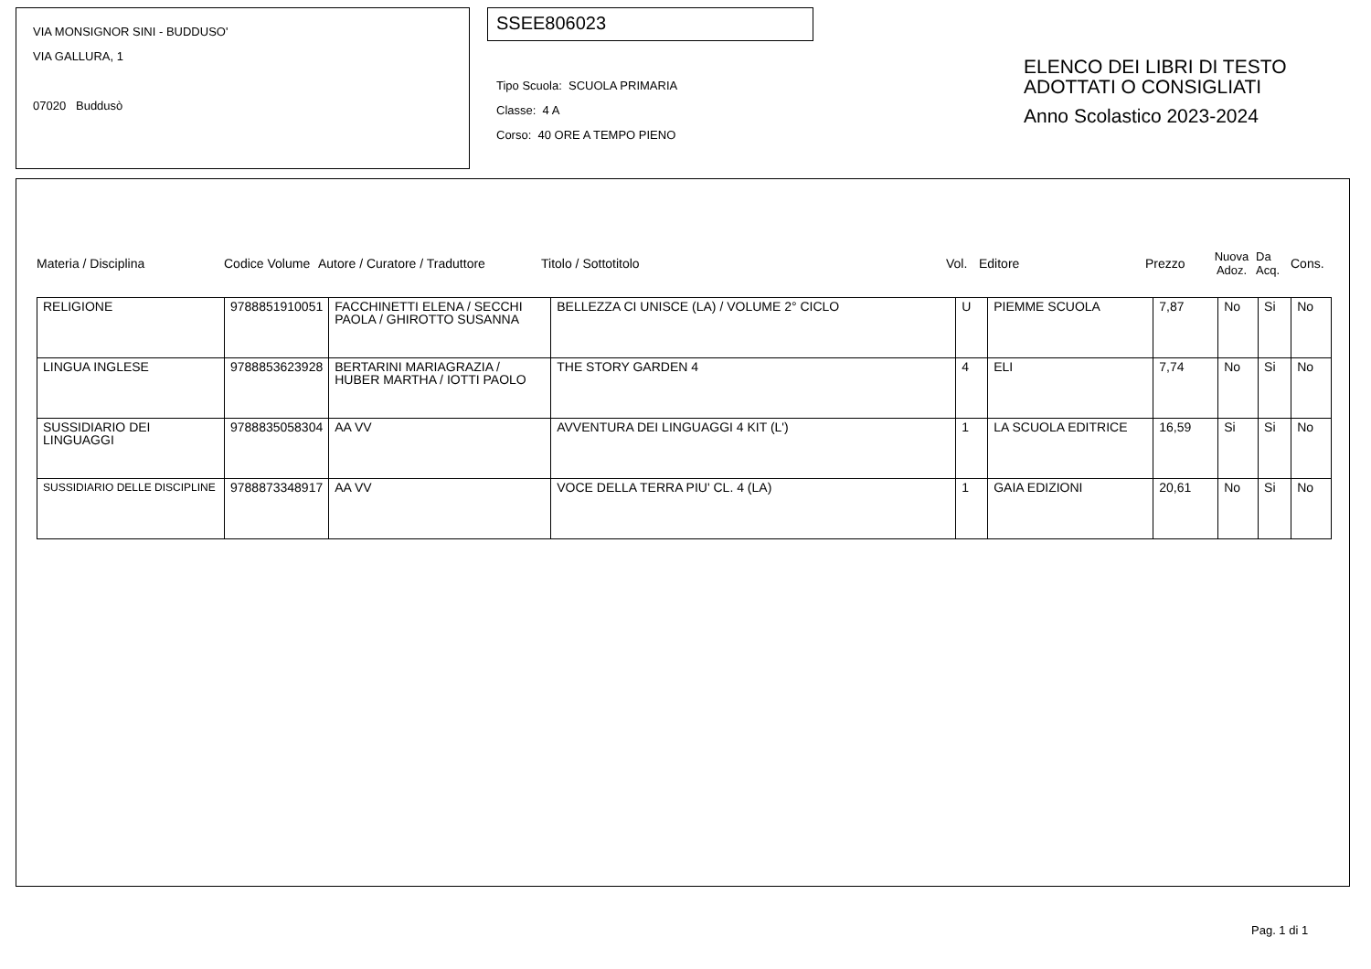VIA MONSIGNOR SINI - BUDDUSO'
VIA GALLURA, 1
07020 Buddusò
SSEE806023
Tipo Scuola: SCUOLA PRIMARIA
Classe: 4 A
Corso: 40 ORE A TEMPO PIENO
ELENCO DEI LIBRI DI TESTO
ADOTTATI O CONSIGLIATI
Anno Scolastico 2023-2024
Materia / Disciplina Codice Volume Autore / Curatore / Traduttore Titolo / Sottotitolo Vol. Editore Prezzo Nuova Adoz. Da Acq. Cons.
| RELIGIONE | 9788851910051 | FACCHINETTI ELENA / SECCHI PAOLA / GHIROTTO SUSANNA | BELLEZZA CI UNISCE (LA) / VOLUME 2° CICLO | U | PIEMME SCUOLA | 7,87 | No | Si | No |
| LINGUA INGLESE | 9788853623928 | BERTARINI MARIAGRAZIA / HUBER MARTHA / IOTTI PAOLO | THE STORY GARDEN 4 | 4 | ELI | 7,74 | No | Si | No |
| SUSSIDIARIO DEI LINGUAGGI | 9788835058304 | AA VV | AVVENTURA DEI LINGUAGGI 4 KIT (L') | 1 | LA SCUOLA EDITRICE | 16,59 | Si | Si | No |
| SUSSIDIARIO DELLE DISCIPLINE | 9788873348917 | AA VV | VOCE DELLA TERRA PIU' CL. 4 (LA) | 1 | GAIA EDIZIONI | 20,61 | No | Si | No |
Pag. 1 di 1